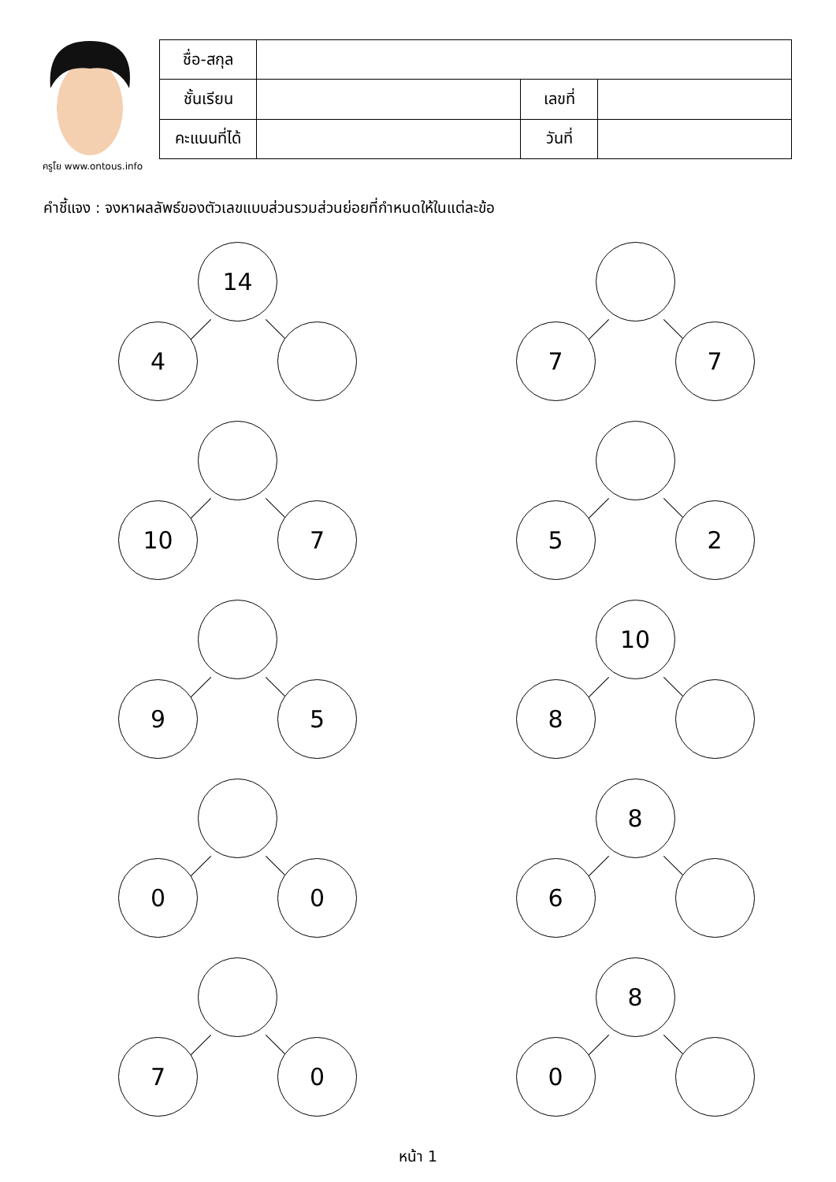ครูโย www.ontous.info
| ชื่อ-สกุล | | | |
| ชั้นเรียน | | เลขที่ | |
| คะแนนที่ได้ | | วันที่ | |
คำชี้แจง : จงหาผลลัพธ์ของตัวเลขแบบส่วนรวมส่วนย่อยที่กำหนดให้ในแต่ละข้อ
14
4
7 7
10 7
5 2
9 5
10
8
0 0
8
6
7 0
8
0
หน้า 1